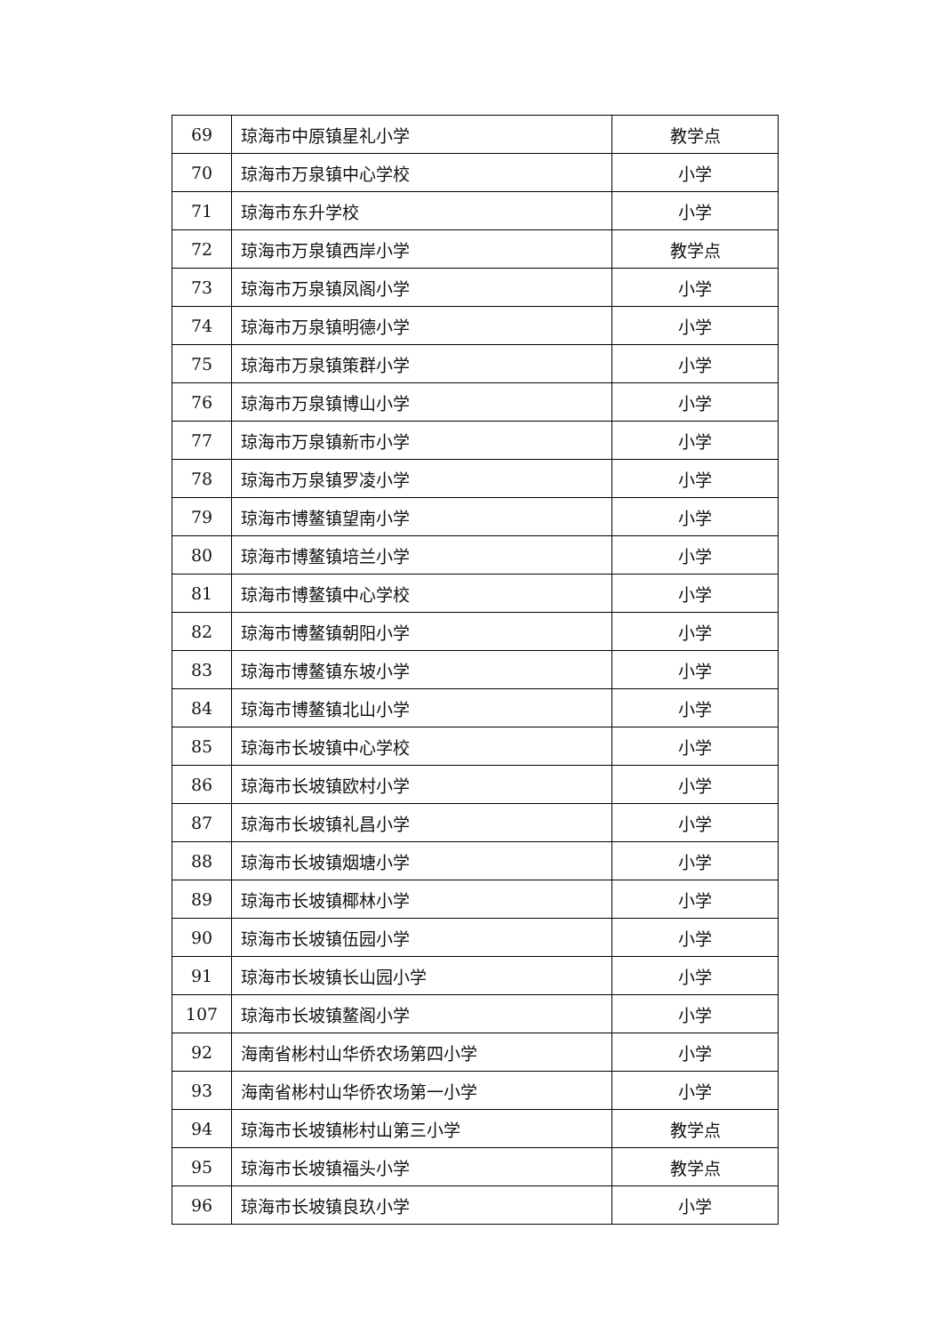| 69 | 琼海市中原镇星礼小学 | 教学点 |
| 70 | 琼海市万泉镇中心学校 | 小学 |
| 71 | 琼海市东升学校 | 小学 |
| 72 | 琼海市万泉镇西岸小学 | 教学点 |
| 73 | 琼海市万泉镇凤阁小学 | 小学 |
| 74 | 琼海市万泉镇明德小学 | 小学 |
| 75 | 琼海市万泉镇策群小学 | 小学 |
| 76 | 琼海市万泉镇博山小学 | 小学 |
| 77 | 琼海市万泉镇新市小学 | 小学 |
| 78 | 琼海市万泉镇罗凌小学 | 小学 |
| 79 | 琼海市博鳌镇望南小学 | 小学 |
| 80 | 琼海市博鳌镇培兰小学 | 小学 |
| 81 | 琼海市博鳌镇中心学校 | 小学 |
| 82 | 琼海市博鳌镇朝阳小学 | 小学 |
| 83 | 琼海市博鳌镇东坡小学 | 小学 |
| 84 | 琼海市博鳌镇北山小学 | 小学 |
| 85 | 琼海市长坡镇中心学校 | 小学 |
| 86 | 琼海市长坡镇欧村小学 | 小学 |
| 87 | 琼海市长坡镇礼昌小学 | 小学 |
| 88 | 琼海市长坡镇烟塘小学 | 小学 |
| 89 | 琼海市长坡镇椰林小学 | 小学 |
| 90 | 琼海市长坡镇伍园小学 | 小学 |
| 91 | 琼海市长坡镇长山园小学 | 小学 |
| 107 | 琼海市长坡镇鳌阁小学 | 小学 |
| 92 | 海南省彬村山华侨农场第四小学 | 小学 |
| 93 | 海南省彬村山华侨农场第一小学 | 小学 |
| 94 | 琼海市长坡镇彬村山第三小学 | 教学点 |
| 95 | 琼海市长坡镇福头小学 | 教学点 |
| 96 | 琼海市长坡镇良玖小学 | 小学 |